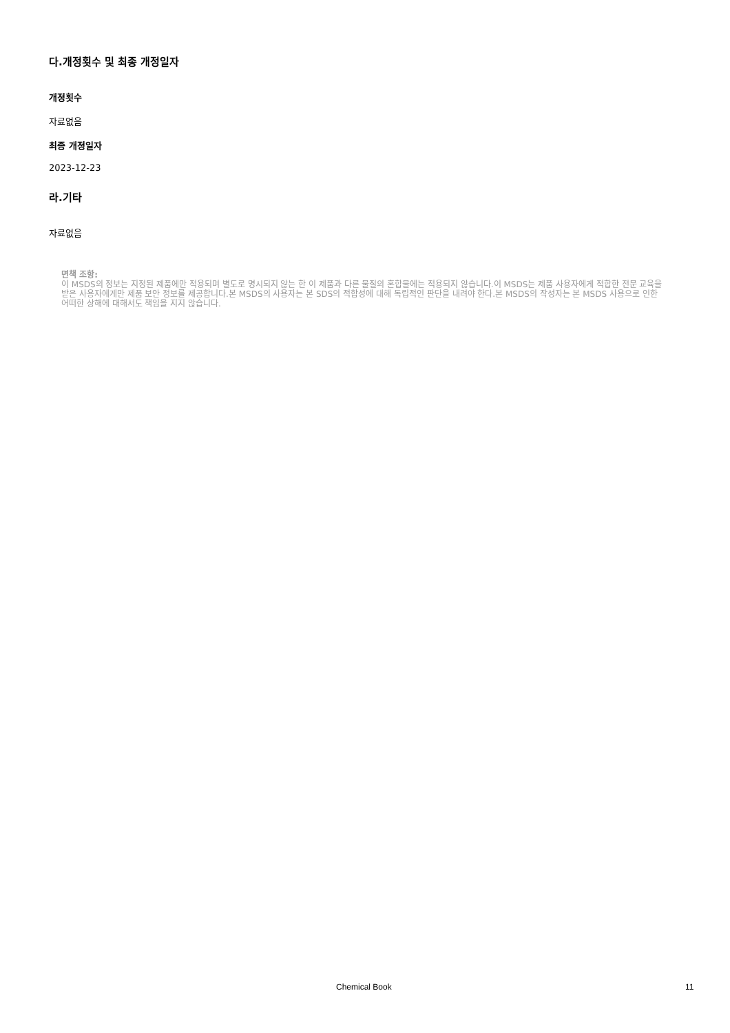다.개정횟수 및 최종 개정일자
개정횟수
자료없음
최종 개정일자
2023-12-23
라.기타
자료없음
면책 조항:
이 MSDS의 정보는 지정된 제품에만 적용되며 별도로 명시되지 않는 한 이 제품과 다른 물질의 혼합물에는 적용되지 않습니다.이 MSDS는 제품 사용자에게 적합한 전문 교육을 받은 사용자에게만 제품 보안 정보를 제공합니다.본 MSDS의 사용자는 본 SDS의 적합성에 대해 독립적인 판단을 내려야 한다.본 MSDS의 작성자는 본 MSDS 사용으로 인한 어떠한 상해에 대해서도 책임을 지지 않습니다.
Chemical Book 11